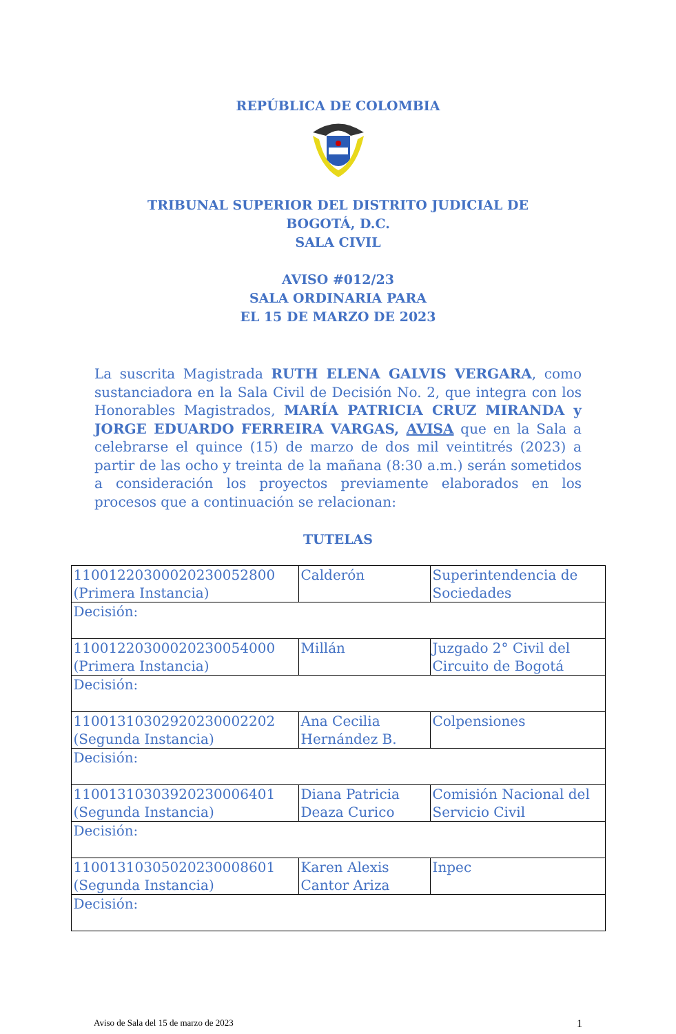REPÚBLICA DE COLOMBIA
TRIBUNAL SUPERIOR DEL DISTRITO JUDICIAL DE
BOGOTÁ, D.C.
SALA CIVIL
AVISO #012/23
SALA ORDINARIA PARA
EL 15 DE MARZO DE 2023
La suscrita Magistrada RUTH ELENA GALVIS VERGARA, como sustanciadora en la Sala Civil de Decisión No. 2, que integra con los Honorables Magistrados, MARÍA PATRICIA CRUZ MIRANDA y JORGE EDUARDO FERREIRA VARGAS, AVISA que en la Sala a celebrarse el quince (15) de marzo de dos mil veintitrés (2023) a partir de las ocho y treinta de la mañana (8:30 a.m.) serán sometidos a consideración los proyectos previamente elaborados en los procesos que a continuación se relacionan:
TUTELAS
| 11001220300020230052800 (Primera Instancia) | Calderón | Superintendencia de Sociedades |
| Decisión: | | |
| 11001220300020230054000 (Primera Instancia) | Millán | Juzgado 2° Civil del Circuito de Bogotá |
| Decisión: | | |
| 11001310302920230002202 (Segunda Instancia) | Ana Cecilia Hernández B. | Colpensiones |
| Decisión: | | |
| 11001310303920230006401 (Segunda Instancia) | Diana Patricia Deaza Curico | Comisión Nacional del Servicio Civil |
| Decisión: | | |
| 11001310305020230008601 (Segunda Instancia) | Karen Alexis Cantor Ariza | Inpec |
| Decisión: | | |
Aviso de Sala del 15 de marzo de 2023 1